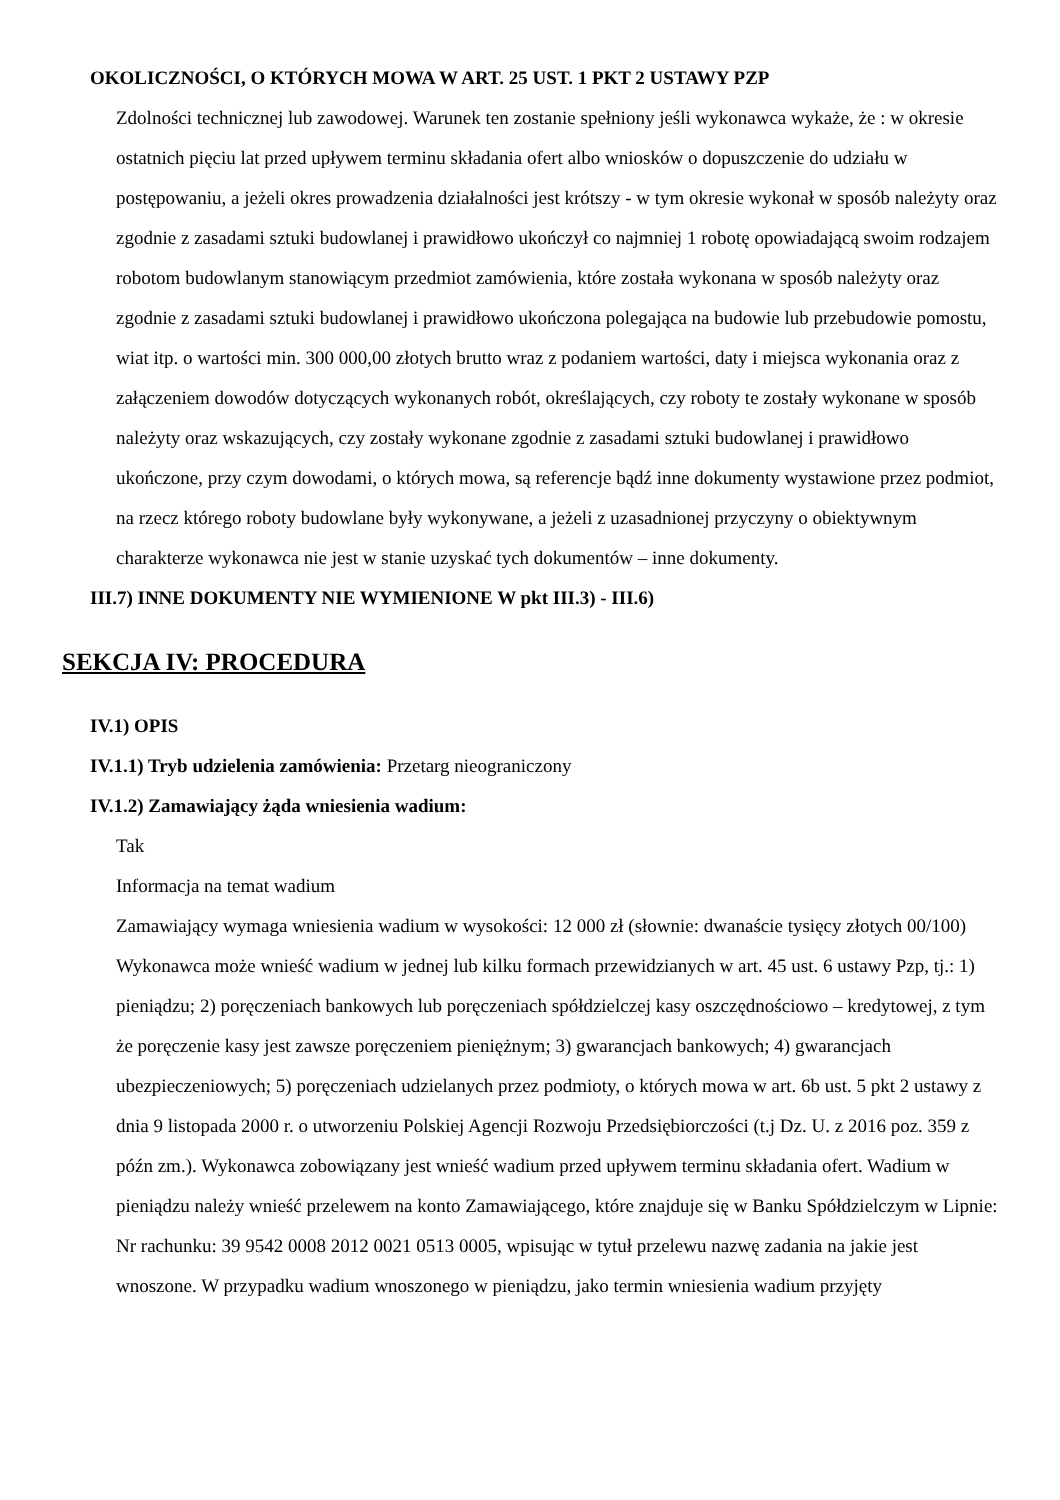OKOLICZNOŚCI, O KTÓRYCH MOWA W ART. 25 UST. 1 PKT 2 USTAWY PZP
Zdolności technicznej lub zawodowej. Warunek ten zostanie spełniony jeśli wykonawca wykaże, że : w okresie ostatnich pięciu lat przed upływem terminu składania ofert albo wniosków o dopuszczenie do udziału w postępowaniu, a jeżeli okres prowadzenia działalności jest krótszy - w tym okresie wykonał w sposób należyty oraz zgodnie z zasadami sztuki budowlanej i prawidłowo ukończył co najmniej 1 robotę opowiadającą swoim rodzajem robotom budowlanym stanowiącym przedmiot zamówienia, które została wykonana w sposób należyty oraz zgodnie z zasadami sztuki budowlanej i prawidłowo ukończona polegająca na budowie lub przebudowie pomostu, wiat itp. o wartości min. 300 000,00 złotych brutto wraz z podaniem wartości, daty i miejsca wykonania oraz z załączeniem dowodów dotyczących wykonanych robót, określających, czy roboty te zostały wykonane w sposób należyty oraz wskazujących, czy zostały wykonane zgodnie z zasadami sztuki budowlanej i prawidłowo ukończone, przy czym dowodami, o których mowa, są referencje bądź inne dokumenty wystawione przez podmiot, na rzecz którego roboty budowlane były wykonywane, a jeżeli z uzasadnionej przyczyny o obiektywnym charakterze wykonawca nie jest w stanie uzyskać tych dokumentów – inne dokumenty.
III.7) INNE DOKUMENTY NIE WYMIENIONE W pkt III.3) - III.6)
SEKCJA IV: PROCEDURA
IV.1) OPIS
IV.1.1) Tryb udzielenia zamówienia: Przetarg nieograniczony
IV.1.2) Zamawiający żąda wniesienia wadium:
Tak
Informacja na temat wadium
Zamawiający wymaga wniesienia wadium w wysokości: 12 000 zł (słownie: dwanaście tysięcy złotych 00/100) Wykonawca może wnieść wadium w jednej lub kilku formach przewidzianych w art. 45 ust. 6 ustawy Pzp, tj.: 1) pieniądzu; 2) poręczeniach bankowych lub poręczeniach spółdzielczej kasy oszczędnościowo – kredytowej, z tym że poręczenie kasy jest zawsze poręczeniem pieniężnym; 3) gwarancjach bankowych; 4) gwarancjach ubezpieczeniowych; 5) poręczeniach udzielanych przez podmioty, o których mowa w art. 6b ust. 5 pkt 2 ustawy z dnia 9 listopada 2000 r. o utworzeniu Polskiej Agencji Rozwoju Przedsiębiorczości (t.j Dz. U. z 2016 poz. 359 z późn zm.). Wykonawca zobowiązany jest wnieść wadium przed upływem terminu składania ofert. Wadium w pieniądzu należy wnieść przelewem na konto Zamawiającego, które znajduje się w Banku Spółdzielczym w Lipnie: Nr rachunku: 39 9542 0008 2012 0021 0513 0005, wpisując w tytuł przelewu nazwę zadania na jakie jest wnoszone. W przypadku wadium wnoszonego w pieniądzu, jako termin wniesienia wadium przyjęty